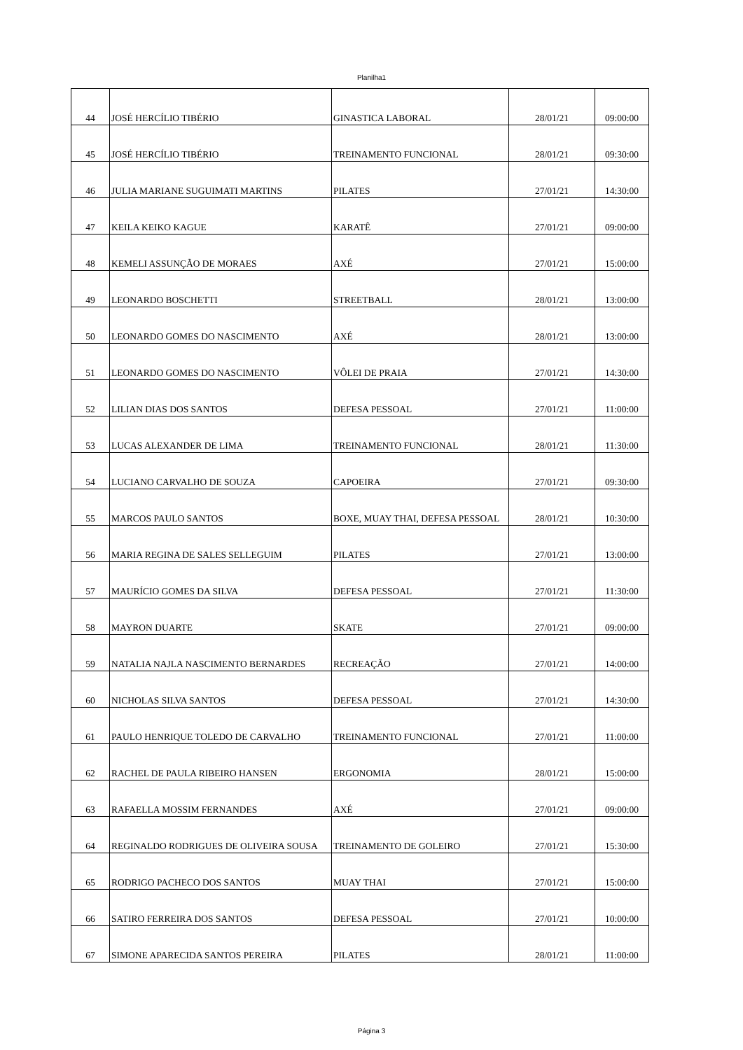Planilha1
| 44 | JOSÉ HERCÍLIO TIBÉRIO | GINASTICA LABORAL | 28/01/21 | 09:00:00 |
| 45 | JOSÉ HERCÍLIO TIBÉRIO | TREINAMENTO FUNCIONAL | 28/01/21 | 09:30:00 |
| 46 | JULIA MARIANE SUGUIMATI MARTINS | PILATES | 27/01/21 | 14:30:00 |
| 47 | KEILA KEIKO KAGUE | KARATÊ | 27/01/21 | 09:00:00 |
| 48 | KEMELI ASSUNÇÃO DE MORAES | AXÉ | 27/01/21 | 15:00:00 |
| 49 | LEONARDO BOSCHETTI | STREETBALL | 28/01/21 | 13:00:00 |
| 50 | LEONARDO GOMES DO NASCIMENTO | AXÉ | 28/01/21 | 13:00:00 |
| 51 | LEONARDO GOMES DO NASCIMENTO | VÔLEI DE PRAIA | 27/01/21 | 14:30:00 |
| 52 | LILIAN DIAS DOS SANTOS | DEFESA PESSOAL | 27/01/21 | 11:00:00 |
| 53 | LUCAS ALEXANDER DE LIMA | TREINAMENTO FUNCIONAL | 28/01/21 | 11:30:00 |
| 54 | LUCIANO CARVALHO DE SOUZA | CAPOEIRA | 27/01/21 | 09:30:00 |
| 55 | MARCOS PAULO SANTOS | BOXE, MUAY THAI, DEFESA PESSOAL | 28/01/21 | 10:30:00 |
| 56 | MARIA REGINA DE SALES SELLEGUIM | PILATES | 27/01/21 | 13:00:00 |
| 57 | MAURÍCIO GOMES DA SILVA | DEFESA PESSOAL | 27/01/21 | 11:30:00 |
| 58 | MAYRON DUARTE | SKATE | 27/01/21 | 09:00:00 |
| 59 | NATALIA NAJLA NASCIMENTO BERNARDES | RECREAÇÃO | 27/01/21 | 14:00:00 |
| 60 | NICHOLAS SILVA SANTOS | DEFESA PESSOAL | 27/01/21 | 14:30:00 |
| 61 | PAULO HENRIQUE TOLEDO DE CARVALHO | TREINAMENTO FUNCIONAL | 27/01/21 | 11:00:00 |
| 62 | RACHEL DE PAULA RIBEIRO HANSEN | ERGONOMIA | 28/01/21 | 15:00:00 |
| 63 | RAFAELLA MOSSIM FERNANDES | AXÉ | 27/01/21 | 09:00:00 |
| 64 | REGINALDO RODRIGUES DE OLIVEIRA SOUSA | TREINAMENTO DE GOLEIRO | 27/01/21 | 15:30:00 |
| 65 | RODRIGO PACHECO DOS SANTOS | MUAY THAI | 27/01/21 | 15:00:00 |
| 66 | SATIRO FERREIRA DOS SANTOS | DEFESA PESSOAL | 27/01/21 | 10:00:00 |
| 67 | SIMONE APARECIDA SANTOS PEREIRA | PILATES | 28/01/21 | 11:00:00 |
Página 3